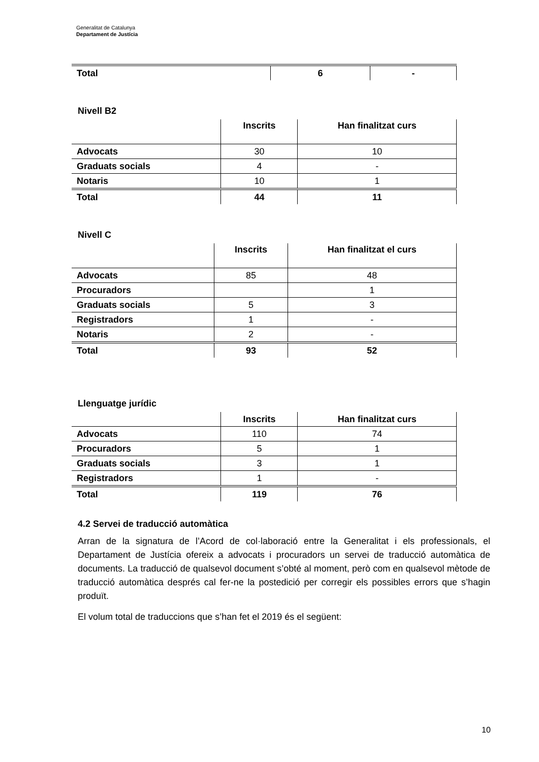Generalitat de Catalunya
Departament de Justícia
| Total | 6 | - |
Nivell B2
| | Inscrits | Han finalitzat curs |
| --- | --- | --- |
| Advocats | 30 | 10 |
| Graduats socials | 4 | - |
| Notaris | 10 | 1 |
| Total | 44 | 11 |
Nivell C
| | Inscrits | Han finalitzat el curs |
| --- | --- | --- |
| Advocats | 85 | 48 |
| Procuradors | | 1 |
| Graduats socials | 5 | 3 |
| Registradors | 1 | - |
| Notaris | 2 | - |
| Total | 93 | 52 |
Llenguatge jurídic
| | Inscrits | Han finalitzat curs |
| --- | --- | --- |
| Advocats | 110 | 74 |
| Procuradors | 5 | 1 |
| Graduats socials | 3 | 1 |
| Registradors | 1 | - |
| Total | 119 | 76 |
4.2 Servei de traducció automàtica
Arran de la signatura de l’Acord de col·laboració entre la Generalitat i els professionals, el Departament de Justícia ofereix a advocats i procuradors un servei de traducció automàtica de documents. La traducció de qualsevol document s’obté al moment, però com en qualsevol mètode de traducció automàtica després cal fer-ne la postedició per corregir els possibles errors que s’hagin produït.
El volum total de traduccions que s’han fet el 2019 és el següent:
10